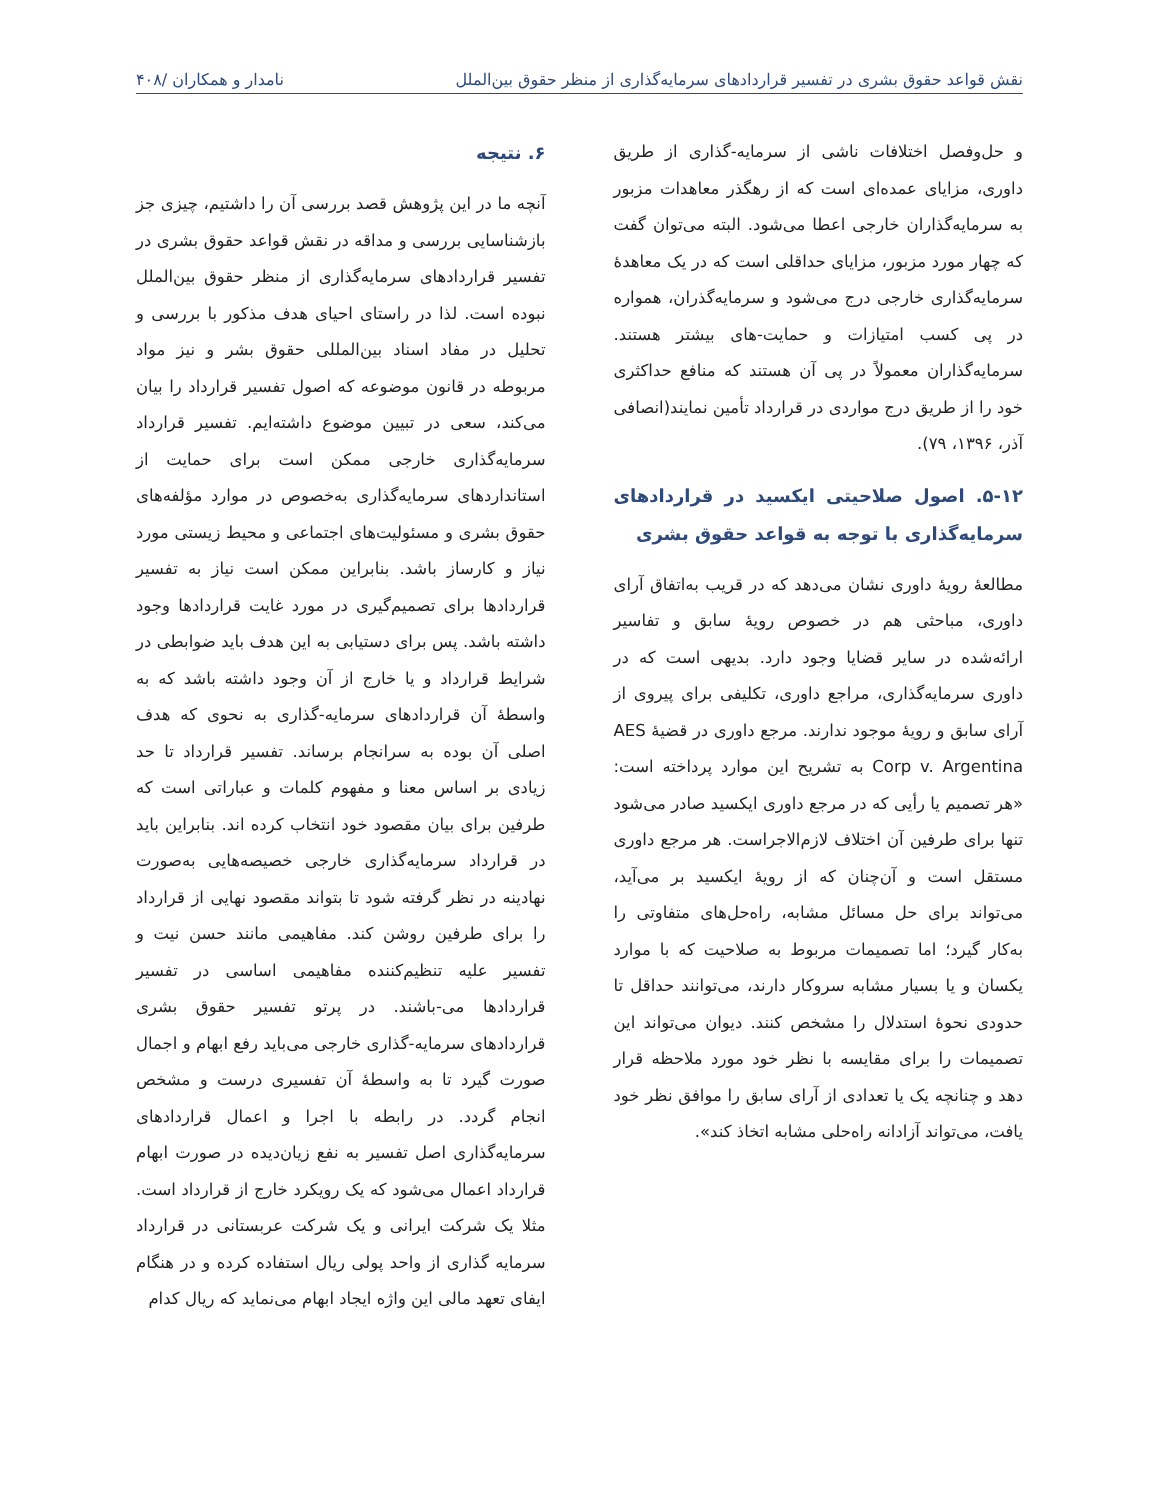نقش قواعد حقوق بشری در تفسیر قراردادهای سرمایه‌گذاری از منظر حقوق بین‌الملل نامدار و همکاران /۴۰۸
و حل‌وفصل اختلافات ناشی از سرمایه-گذاری از طریق داوری، مزایای عمده‌ای است که از رهگذر معاهدات مزبور به سرمایه‌گذاران خارجی اعطا می‌شود. البته می‌توان گفت که چهار مورد مزبور، مزایای حداقلی است که در یک معاهدهٔ سرمایه‌گذاری خارجی درج می‌شود و سرمایه‌گذران، همواره در پی کسب امتیازات و حمایت-های بیشتر هستند. سرمایه‌گذاران معمولاً در پی آن هستند که منافع حداکثری خود را از طریق درج مواردی در قرارداد تأمین نمایند(انصافی آذر، ۱۳۹۶، ۷۹).
۵-۱۲. اصول صلاحیتی ایکسید در قراردادهای سرمایه‌گذاری با توجه به قواعد حقوق بشری
مطالعهٔ رویهٔ داوری نشان می‌دهد که در قریب به‌اتفاق آرای داوری، مباحثی هم در خصوص رویهٔ سابق و تفاسیر ارائه‌شده در سایر قضایا وجود دارد. بدیهی است که در داوری سرمایه‌گذاری، مراجع داوری، تکلیفی برای پیروی از آرای سابق و رویهٔ موجود ندارند. مرجع داوری در قضیهٔ AES Corp v. Argentina به تشریح این موارد پرداخته است: «هر تصمیم یا رأیی که در مرجع داوری ایکسید صادر می‌شود تنها برای طرفین آن اختلاف لازم‌الاجراست. هر مرجع داوری مستقل است و آن‌چنان که از رویهٔ ایکسید بر می‌آید، می‌تواند برای حل مسائل مشابه، راه‌حل‌های متفاوتی را به‌کار گیرد؛ اما تصمیمات مربوط به صلاحیت که با موارد یکسان و یا بسیار مشابه سروکار دارند، می‌توانند حداقل تا حدودی نحوهٔ استدلال را مشخص کنند. دیوان می‌تواند این تصمیمات را برای مقایسه با نظر خود مورد ملاحظه قرار دهد و چنانچه یک یا تعدادی از آرای سابق را موافق نظر خود یافت، می‌تواند آزادانه راه‌حلی مشابه اتخاذ کند».
۶. نتیجه
آنچه ما در این پژوهش قصد بررسی آن را داشتیم، چیزی جز بازشناسایی بررسی و مداقه در نقش قواعد حقوق بشری در تفسیر قراردادهای سرمایه‌گذاری از منظر حقوق بین‌الملل نبوده است. لذا در راستای احیای هدف مذکور با بررسی و تحلیل در مفاد اسناد بین‌المللی حقوق بشر و نیز مواد مربوطه در قانون موضوعه که اصول تفسیر قرارداد را بیان می‌کند، سعی در تبیین موضوع داشته‌ایم. تفسیر قرارداد سرمایه‌گذاری خارجی ممکن است برای حمایت از استانداردهای سرمایه‌گذاری به‌خصوص در موارد مؤلفه‌های حقوق بشری و مسئولیت‌های اجتماعی و محیط زیستی مورد نیاز و کارساز باشد. بنابراین ممکن است نیاز به تفسیر قراردادها برای تصمیم‌گیری در مورد غایت قراردادها وجود داشته باشد. پس برای دستیابی به این هدف باید ضوابطی در شرایط قرارداد و یا خارج از آن وجود داشته باشد که به واسطهٔ آن قراردادهای سرمایه-گذاری به نحوی که هدف اصلی آن بوده به سرانجام برساند. تفسیر قرارداد تا حد زیادی بر اساس معنا و مفهوم کلمات و عباراتی است که طرفین برای بیان مقصود خود انتخاب کرده اند. بنابراین باید در قرارداد سرمایه‌گذاری خارجی خصیصه‌هایی به‌صورت نهادینه در نظر گرفته شود تا بتواند مقصود نهایی از قرارداد را برای طرفین روشن کند. مفاهیمی مانند حسن نیت و تفسیر علیه تنظیم‌کننده مفاهیمی اساسی در تفسیر قراردادها می-باشند. در پرتو تفسیر حقوق بشری قراردادهای سرمایه-گذاری خارجی می‌باید رفع ابهام و اجمال صورت گیرد تا به واسطهٔ آن تفسیری درست و مشخص انجام گردد. در رابطه با اجرا و اعمال قراردادهای سرمایه‌گذاری اصل تفسیر به نفع زیان‌دیده در صورت ابهام قرارداد اعمال می‌شود که یک رویکرد خارج از قرارداد است. مثلا یک شرکت ایرانی و یک شرکت عربستانی در قرارداد سرمایه گذاری از واحد پولی ریال استفاده کرده و در هنگام ایفای تعهد مالی این واژه ایجاد ابهام می‌نماید که ریال کدام